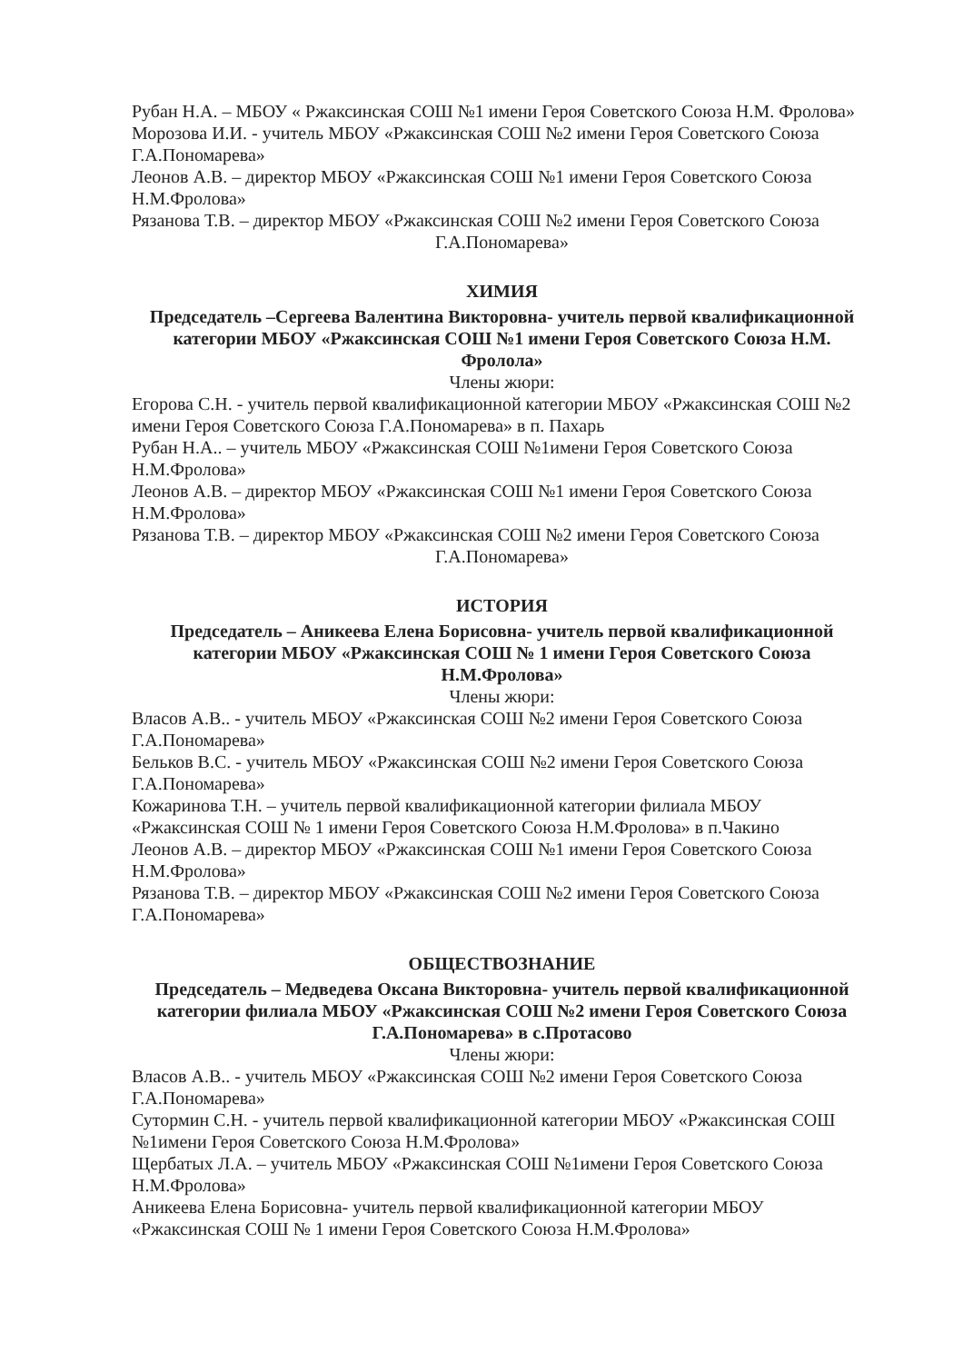Рубан Н.А. – МБОУ « Ржаксинская СОШ №1 имени Героя Советского Союза Н.М. Фролова»
Морозова И.И. - учитель МБОУ «Ржаксинская СОШ №2 имени Героя Советского Союза Г.А.Пономарева»
Леонов А.В. – директор МБОУ «Ржаксинская СОШ №1 имени Героя Советского Союза Н.М.Фролова»
Рязанова Т.В. – директор МБОУ «Ржаксинская СОШ №2 имени Героя Советского Союза
Г.А.Пономарева»
ХИМИЯ
Председатель –Сергеева Валентина Викторовна- учитель первой квалификационной категории МБОУ «Ржаксинская СОШ №1 имени Героя Советского Союза Н.М. Фролола»
Члены жюри:
Егорова С.Н. - учитель первой квалификационной категории МБОУ «Ржаксинская СОШ №2 имени Героя Советского Союза Г.А.Пономарева» в п. Пахарь
Рубан Н.А.. – учитель МБОУ «Ржаксинская СОШ №1имени Героя Советского Союза Н.М.Фролова»
Леонов А.В. – директор МБОУ «Ржаксинская СОШ №1 имени Героя Советского Союза Н.М.Фролова»
Рязанова Т.В. – директор МБОУ «Ржаксинская СОШ №2 имени Героя Советского Союза
Г.А.Пономарева»
ИСТОРИЯ
Председатель – Аникеева Елена Борисовна- учитель первой квалификационной категории МБОУ «Ржаксинская СОШ № 1 имени Героя Советского Союза Н.М.Фролова»
Члены жюри:
Власов А.В.. - учитель МБОУ «Ржаксинская СОШ №2 имени Героя Советского Союза Г.А.Пономарева»
Бельков В.С. - учитель МБОУ «Ржаксинская СОШ №2 имени Героя Советского Союза Г.А.Пономарева»
Кожаринова Т.Н. – учитель первой квалификационной категории филиала МБОУ «Ржаксинская СОШ № 1 имени Героя Советского Союза Н.М.Фролова» в п.Чакино
Леонов А.В. – директор МБОУ «Ржаксинская СОШ №1 имени Героя Советского Союза Н.М.Фролова»
Рязанова Т.В. – директор МБОУ «Ржаксинская СОШ №2 имени Героя Советского Союза Г.А.Пономарева»
ОБЩЕСТВОЗНАНИЕ
Председатель – Медведева Оксана Викторовна- учитель первой квалификационной категории филиала МБОУ «Ржаксинская СОШ №2 имени Героя Советского Союза Г.А.Пономарева» в с.Протасово
Члены жюри:
Власов А.В.. - учитель МБОУ «Ржаксинская СОШ №2 имени Героя Советского Союза Г.А.Пономарева»
Сутормин С.Н. - учитель первой квалификационной категории МБОУ «Ржаксинская СОШ №1имени Героя Советского Союза Н.М.Фролова»
Щербатых Л.А. – учитель МБОУ «Ржаксинская СОШ №1имени Героя Советского Союза Н.М.Фролова»
Аникеева Елена Борисовна- учитель первой квалификационной категории МБОУ «Ржаксинская СОШ № 1 имени Героя Советского Союза Н.М.Фролова»